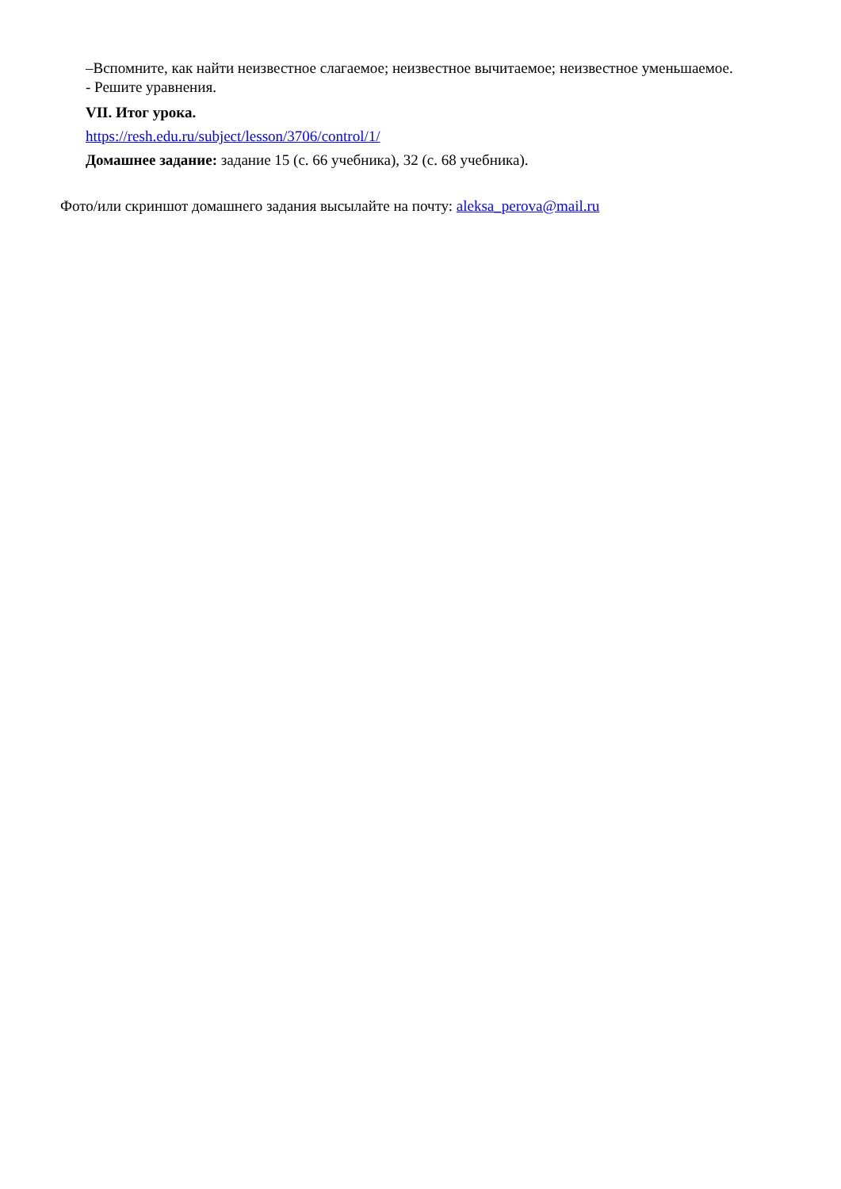–Вспомните, как найти неизвестное слагаемое; неизвестное вычитаемое; неизвестное уменьшаемое.
- Решите уравнения.
VII. Итог урока.
https://resh.edu.ru/subject/lesson/3706/control/1/
Домашнее задание: задание 15 (с. 66 учебника), 32 (с. 68 учебника).
Фото/или скриншот домашнего задания высылайте на почту: aleksa_perova@mail.ru